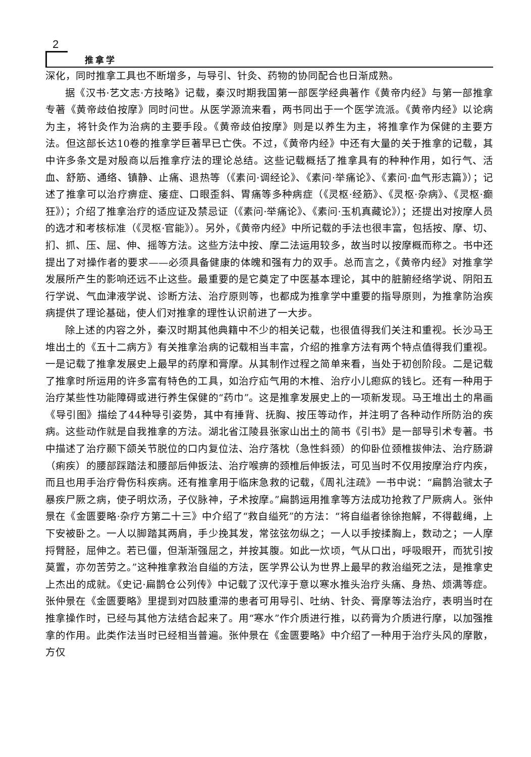2
推拿学
深化，同时推拿工具也不断增多，与导引、针灸、药物的协同配合也日渐成熟。
据《汉书·艺文志·方技略》记载，秦汉时期我国第一部医学经典著作《黄帝内经》与第一部推拿专著《黄帝歧伯按摩》同时问世。从医学源流来看，两书同出于一个医学流派。《黄帝内经》以论病为主，将针灸作为治病的主要手段。《黄帝歧伯按摩》则是以养生为主，将推拿作为保健的主要方法。但这部长达10卷的推拿学巨著早已亡佚。不过，《黄帝内经》中还有大量的关于推拿的记载，其中许多条文是对殷商以后推拿疗法的理论总结。这些记载概括了推拿具有的种种作用，如行气、活血、舒筋、通络、镇静、止痛、退热等（《素问·调经论》、《素问·举痛论》、《素问·血气形志篇》）；记述了推拿可以治疗痹症、痿症、口眼歪斜、胃痛等多种病症（《灵枢·经筋》、《灵枢·杂病》、《灵枢·癫狂》）；介绍了推拿治疗的适应证及禁忌证（《素问·举痛论》、《素问·玉机真藏论》）；还提出对按摩人员的选才和考核标准（《灵枢·官能》）。另外，《黄帝内经》中所记载的手法也很丰富，包括按、摩、切、扪、抓、压、屈、伸、摇等方法。这些方法中按、摩二法运用较多，故当时以按摩概而称之。书中还提出了对操作者的要求——必须具备健康的体魄和强有力的双手。总而言之，《黄帝内经》对推拿学发展所产生的影响还远不止这些。最重要的是它奠定了中医基本理论，其中的脏腑经络学说、阴阳五行学说、气血津液学说、诊断方法、治疗原则等，也都成为推拿学中重要的指导原则，为推拿防治疾病提供了理论基础，使人们对推拿的理性认识前进了一大步。
除上述的内容之外，秦汉时期其他典籍中不少的相关记载，也很值得我们关注和重视。长沙马王堆出土的《五十二病方》有关推拿治病的记载相当丰富，介绍的推拿方法有两个特点值得我们重视。一是记载了推拿发展史上最早的药摩和膏摩。从其制作过程之简单来看，当处于初创阶段。二是记载了推拿时所运用的许多富有特色的工具，如治疗疝气用的木椎、治疗小儿瘛疭的钱匕。还有一种用于治疗某些性功能障碍或进行养生保健的“药巾”。这是推拿发展史上的一项新发现。马王堆出土的帛画《导引图》描绘了44种导引姿势，其中有捶背、抚胸、按压等动作，并注明了各种动作所防治的疾病。这些动作就是自我推拿的方法。湖北省江陵县张家山出土的简书《引书》是一部导引术专著。书中描述了治疗颞下颌关节脱位的口内复位法、治疗落枕（急性斜颈）的仰卧位颈椎拔伸法、治疗肠澼（痢疾）的腰部踩踏法和腰部后伸扳法、治疗喉痹的颈椎后伸扳法，可见当时不仅用按摩治疗内疾，而且也用手治疗骨伤科疾病。还有推拿用于临床急救的记载，《周礼注疏》一书中说：“扁鹊治虢太子暴疾尸厥之病，使子明炊汤，子仪脉神，子术按摩。”扁鹊运用推拿等方法成功抢救了尸厥病人。张仲景在《金匮要略·杂疗方第二十三》中介绍了“救自缢死”的方法：“将自缢者徐徐抱解，不得截绳，上下安被卧之。一人以脚踏其两肩，手少挽其发，常弦弦勿纵之；一人以手按揉胸上，数动之；一人摩捋臂胫，屈伸之。若已僵，但渐渐强屈之，并按其腹。如此一炊顷，气从口出，呼吸眼开，而犹引按莫置，亦勿苦劳之。”这种推拿救治自缢的方法，医学界公认为世界上最早的救治缢死之法，是推拿史上杰出的成就。《史记·扁鹊仓公列传》中记载了汉代淳于意以寒水推头治疗头痛、身热、烦满等症。张仲景在《金匮要略》里提到对四肢重滞的患者可用导引、吐纳、针灸、膏摩等法治疗，表明当时在推拿操作时，已经与其他方法结合起来了。用“寒水”作介质进行推，以药膏为介质进行摩，以加强推拿的作用。此类作法当时已经相当普遍。张仲景在《金匮要略》中介绍了一种用于治疗头风的摩散，方仅